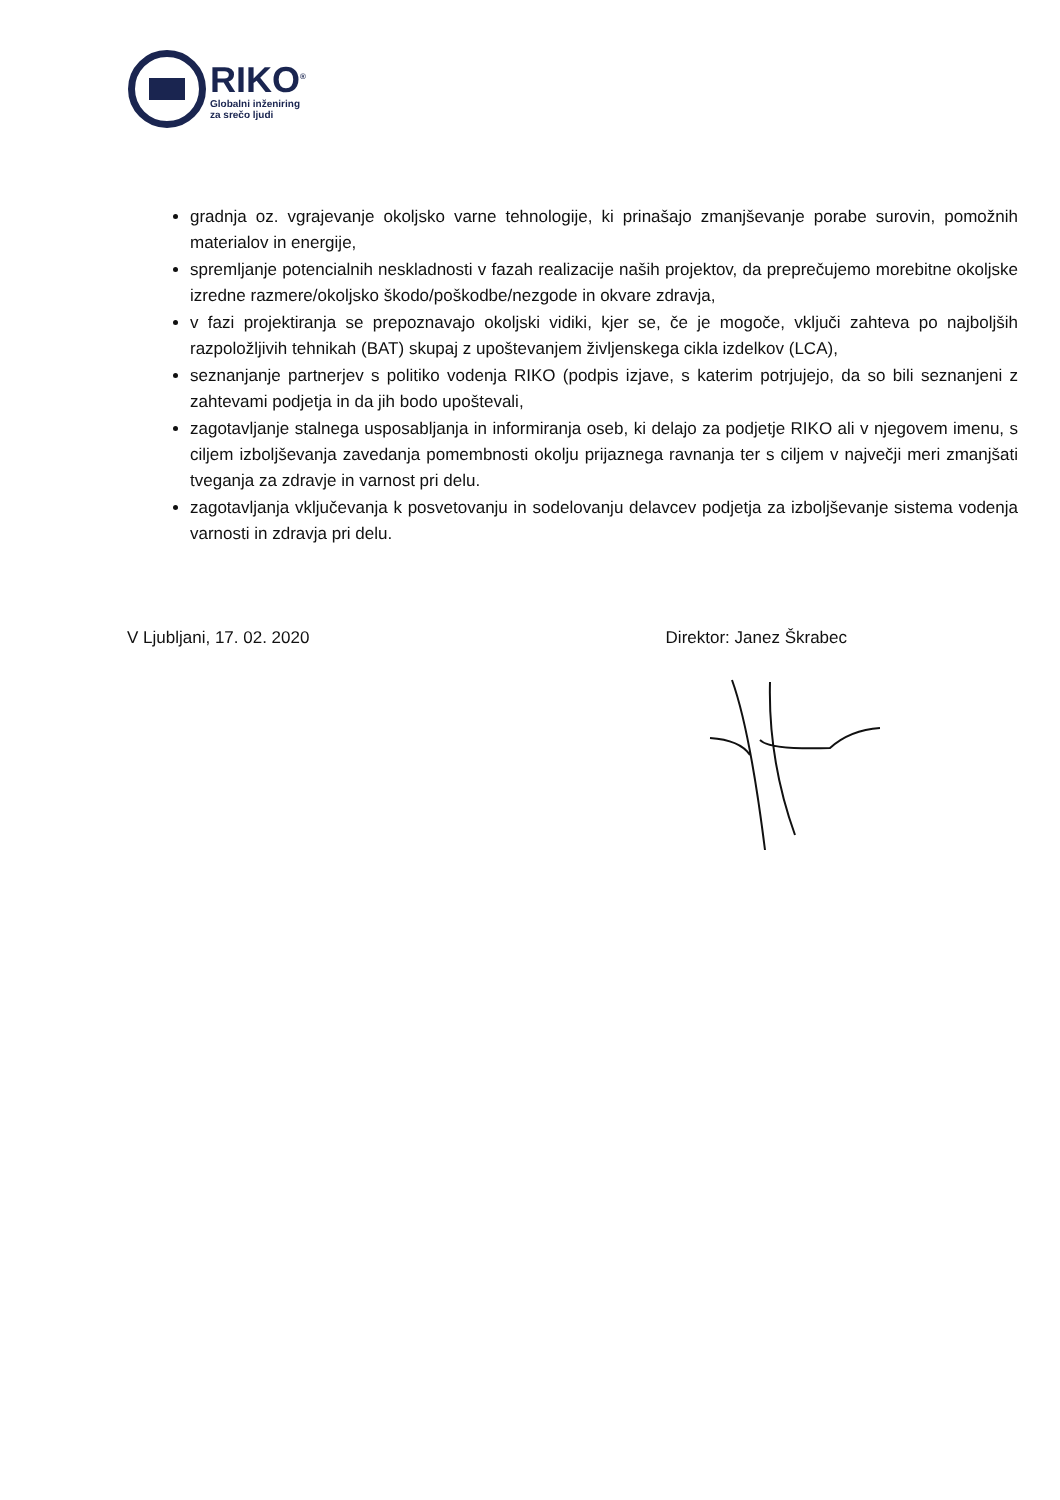RIKO<sup>®</sup>
Globalni inženiring
za srečo ljudi
gradnja oz. vgrajevanje okoljsko varne tehnologije, ki prinašajo zmanjševanje porabe surovin, pomožnih materialov in energije,
spremljanje potencialnih neskladnosti v fazah realizacije naših projektov, da preprečujemo morebitne okoljske izredne razmere/okoljsko škodo/poškodbe/nezgode in okvare zdravja,
v fazi projektiranja se prepoznavajo okoljski vidiki, kjer se, če je mogoče, vključi zahteva po najboljših razpoložljivih tehnikah (BAT) skupaj z upoštevanjem življenskega cikla izdelkov (LCA),
seznanjanje partnerjev s politiko vodenja RIKO (podpis izjave, s katerim potrjujejo, da so bili seznanjeni z zahtevami podjetja in da jih bodo upoštevali,
zagotavljanje stalnega usposabljanja in informiranja oseb, ki delajo za podjetje RIKO ali v njegovem imenu, s ciljem izboljševanja zavedanja pomembnosti okolju prijaznega ravnanja ter s ciljem v največji meri zmanjšati tveganja za zdravje in varnost pri delu.
zagotavljanja vključevanja k posvetovanju in sodelovanju delavcev podjetja za izboljševanje sistema vodenja varnosti in zdravja pri delu.
V Ljubljani, 17. 02. 2020 Direktor: Janez Škrabec